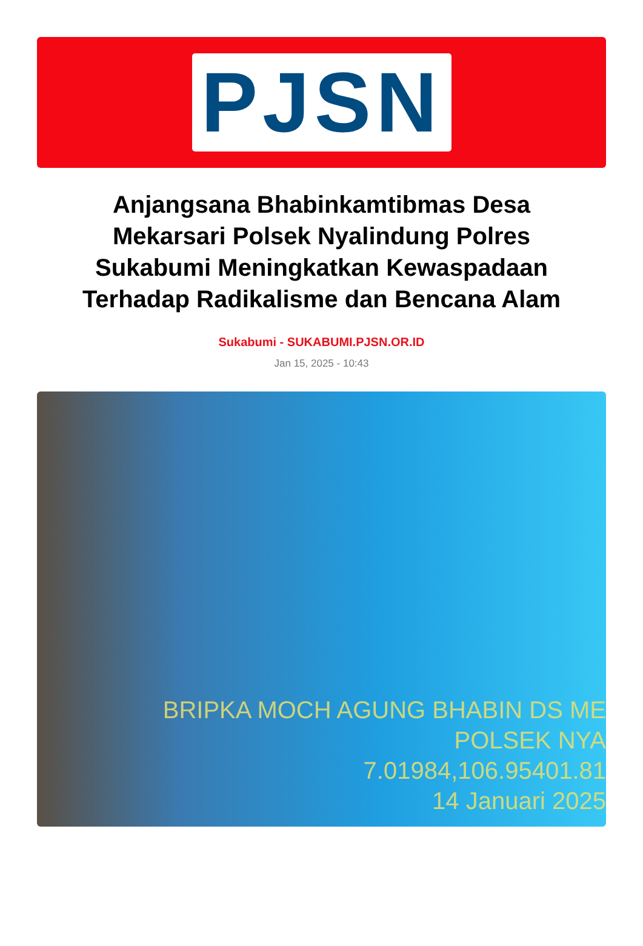PJSN
Anjangsana Bhabinkamtibmas Desa Mekarsari Polsek Nyalindung Polres Sukabumi Meningkatkan Kewaspadaan Terhadap Radikalisme dan Bencana Alam
Sukabumi - SUKABUMI.PJSN.OR.ID
Jan 15, 2025 - 10:43
BRIPKA MOCH AGUNG BHABIN DS ME
POLSEK NYA
7.01984,106.95401.81
14 Januari 2025